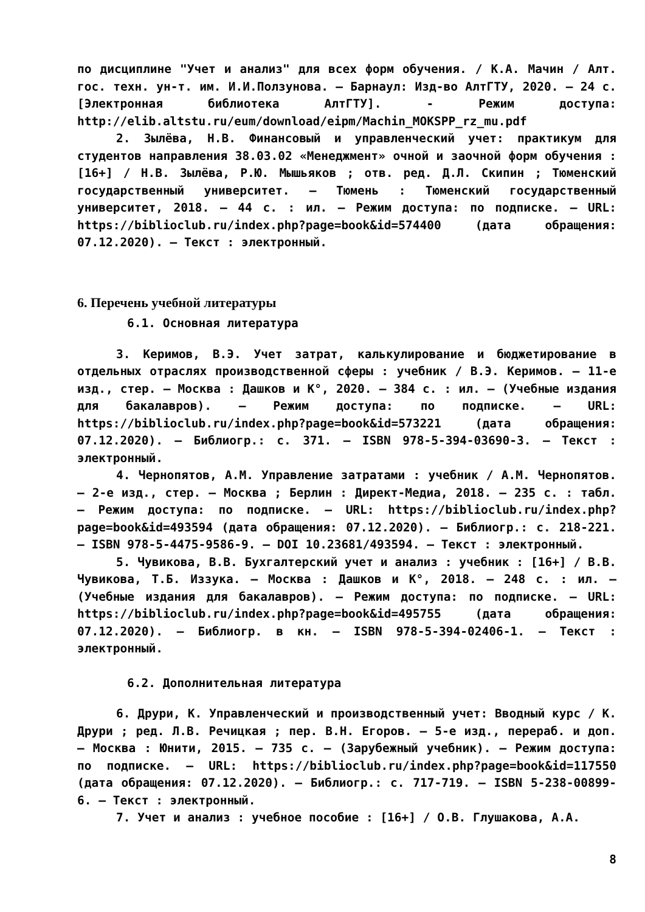по дисциплине "Учет и анализ" для всех форм обучения. / К.А. Мачин / Алт. гос. техн. ун-т. им. И.И.Ползунова. – Барнаул: Изд-во АлтГТУ, 2020. – 24 с. [Электронная библиотека АлтГТУ]. - Режим доступа: http://elib.altstu.ru/eum/download/eipm/Machin_MOKSPP_rz_mu.pdf
2. Зылёва, Н.В. Финансовый и управленческий учет: практикум для студентов направления 38.03.02 «Менеджмент» очной и заочной форм обучения : [16+] / Н.В. Зылёва, Р.Ю. Мышьяков ; отв. ред. Д.Л. Скипин ; Тюменский государственный университет. – Тюмень : Тюменский государственный университет, 2018. – 44 с. : ил. – Режим доступа: по подписке. – URL: https://biblioclub.ru/index.php?page=book&id=574400 (дата обращения: 07.12.2020). – Текст : электронный.
6. Перечень учебной литературы
6.1. Основная литература
3. Керимов, В.Э. Учет затрат, калькулирование и бюджетирование в отдельных отраслях производственной сферы : учебник / В.Э. Керимов. – 11-е изд., стер. – Москва : Дашков и К°, 2020. – 384 с. : ил. – (Учебные издания для бакалавров). – Режим доступа: по подписке. – URL: https://biblioclub.ru/index.php?page=book&id=573221 (дата обращения: 07.12.2020). – Библиогр.: с. 371. – ISBN 978-5-394-03690-3. – Текст : электронный.
4. Чернопятов, А.М. Управление затратами : учебник / А.М. Чернопятов. – 2-е изд., стер. – Москва ; Берлин : Директ-Медиа, 2018. – 235 с. : табл. – Режим доступа: по подписке. – URL: https://biblioclub.ru/index.php?page=book&id=493594 (дата обращения: 07.12.2020). – Библиогр.: с. 218-221. – ISBN 978-5-4475-9586-9. – DOI 10.23681/493594. – Текст : электронный.
5. Чувикова, В.В. Бухгалтерский учет и анализ : учебник : [16+] / В.В. Чувикова, Т.Б. Иззука. – Москва : Дашков и К°, 2018. – 248 с. : ил. – (Учебные издания для бакалавров). – Режим доступа: по подписке. – URL: https://biblioclub.ru/index.php?page=book&id=495755 (дата обращения: 07.12.2020). – Библиогр. в кн. – ISBN 978-5-394-02406-1. – Текст : электронный.
6.2. Дополнительная литература
6. Друри, К. Управленческий и производственный учет: Вводный курс / К. Друри ; ред. Л.В. Речицкая ; пер. В.Н. Егоров. – 5-е изд., перераб. и доп. – Москва : Юнити, 2015. – 735 с. – (Зарубежный учебник). – Режим доступа: по подписке. – URL: https://biblioclub.ru/index.php?page=book&id=117550 (дата обращения: 07.12.2020). – Библиогр.: с. 717-719. – ISBN 5-238-00899-6. – Текст : электронный.
7. Учет и анализ : учебное пособие : [16+] / О.В. Глушакова, А.А.
8